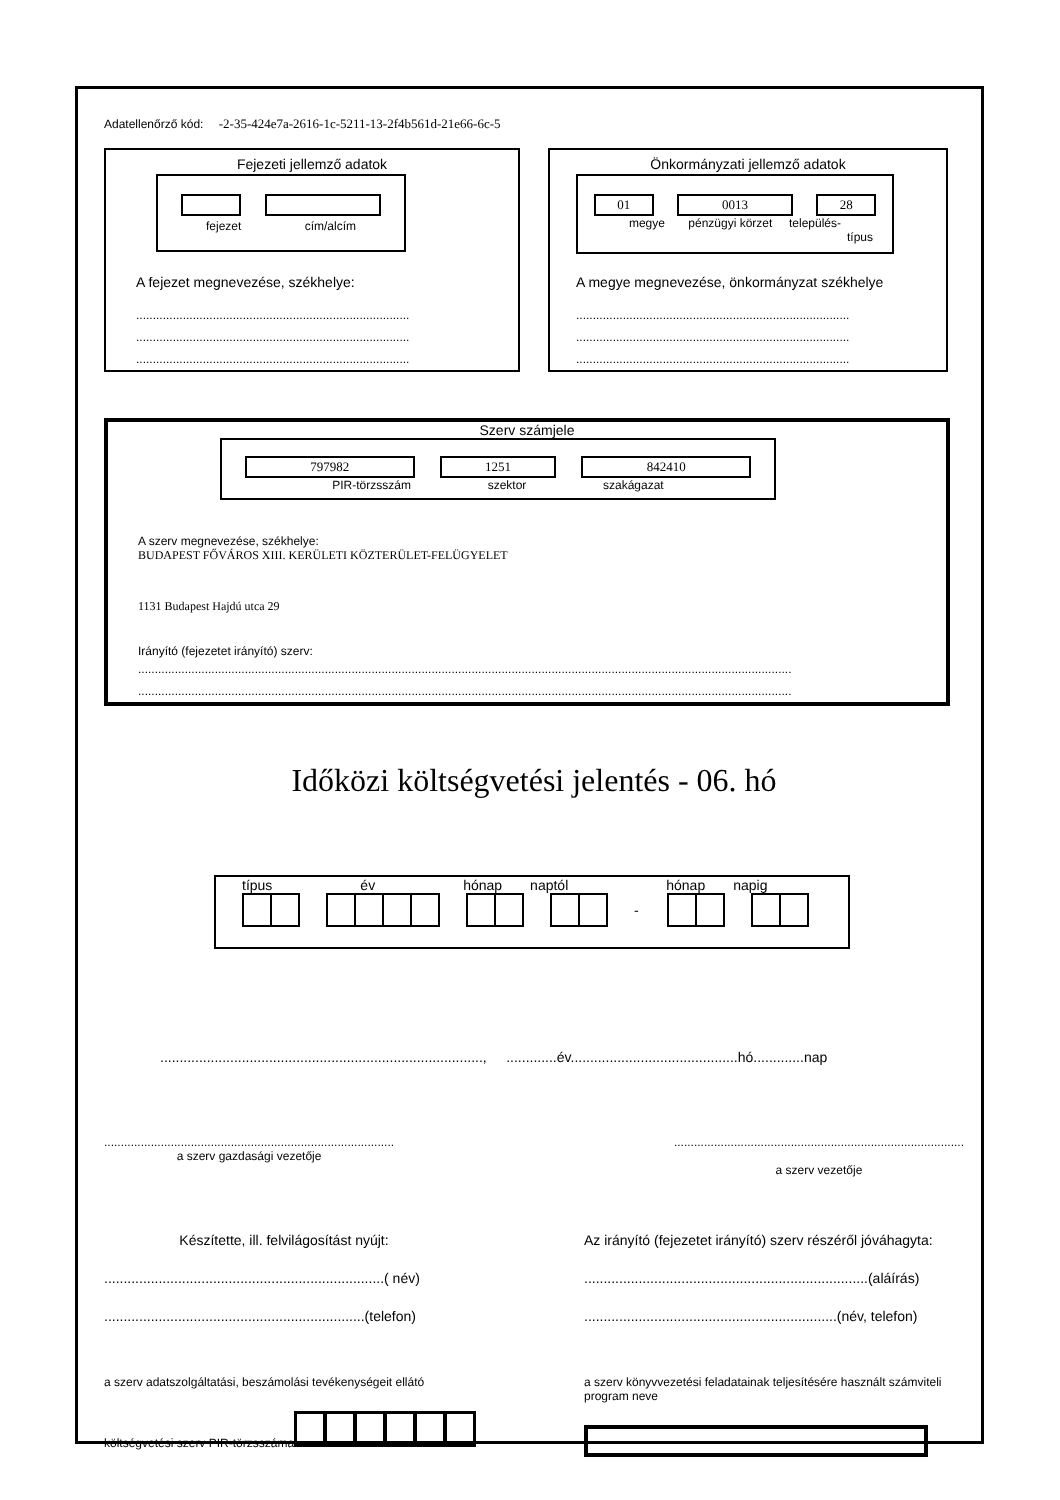Adatellenőrző kód: -2-35-424e7a-2616-1c-5211-13-2f4b561d-21e66-6c-5
Fejezeti jellemző adatok
fejezet cím/alcím
A fejezet megnevezése, székhelye:
..................................................................................
..................................................................................
..................................................................................
Önkormányzati jellemző adatok
01 0013 28
megye pénzügyi körzet település-
típus
A megye megnevezése, önkormányzat székhelye
..................................................................................
..................................................................................
..................................................................................
Szerv számjele
797982 1251 842410
PIR-törzsszám szektor szakágazat
A szerv megnevezése, székhelye:
BUDAPEST FŐVÁROS XIII. KERÜLETI KÖZTERÜLET-FELÜGYELET
1131 Budapest Hajdú utca 29
Irányító (fejezetet irányító) szerv:
....................................................................................................................................................................................................
....................................................................................................................................................................................................
Időközi költségvetési jelentés - 06. hó
típus év hónap naptól hónap napig
-
..................................................................................., .............év...........................................hó.............nap
.......................................................................................
a szerv gazdasági vezetője
.......................................................................................
a szerv vezetője
Készítette, ill. felvilágosítást nyújt:
........................................................................( név)
...................................................................(telefon)
Az irányító (fejezetet irányító) szerv részéről jóváhagyta:
.........................................................................(aláírás)
.................................................................(név, telefon)
a szerv adatszolgáltatási, beszámolási tevékenységeit ellátó költségvetési szerv PIR-törzsszáma
a szerv könyvvezetési feladatainak teljesítésére használt számviteli program neve